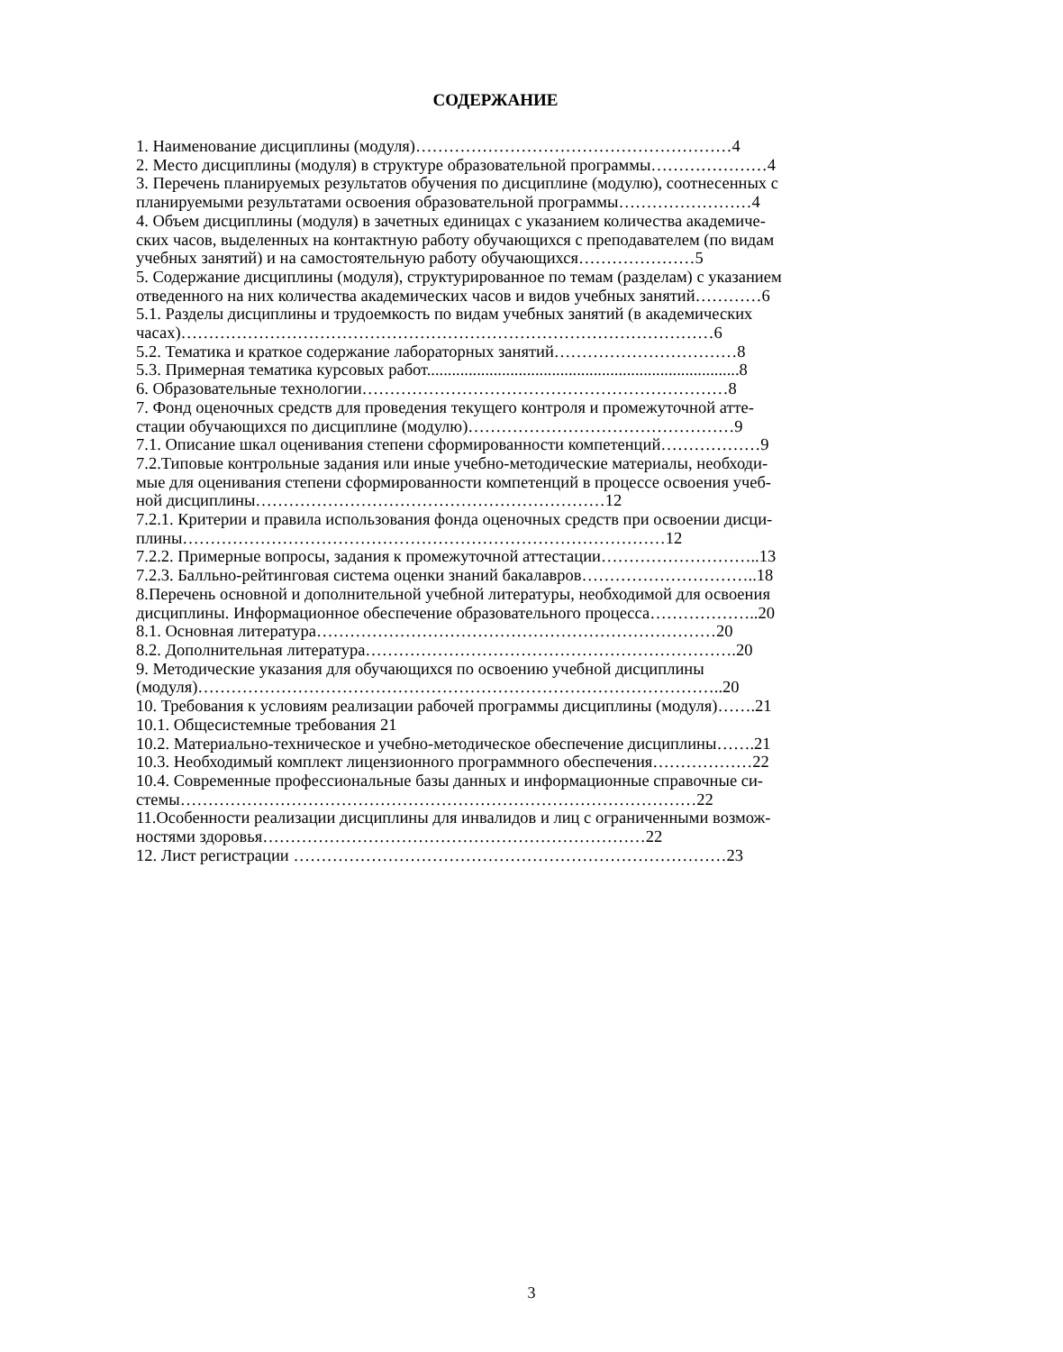СОДЕРЖАНИЕ
1. Наименование дисциплины (модуля)…………………………………………………4
2. Место дисциплины (модуля) в структуре образовательной программы…………………4
3. Перечень планируемых результатов обучения по дисциплине (модулю), соотнесенных с
планируемыми результатами освоения образовательной программы……………………4
4. Объем дисциплины (модуля) в зачетных единицах с указанием количества академиче-
ских часов, выделенных на контактную работу обучающихся с преподавателем (по видам
учебных занятий) и на самостоятельную работу обучающихся…………………5
5. Содержание дисциплины (модуля), структурированное по темам (разделам) с указанием
отведенного на них количества академических часов и видов учебных занятий…………6
5.1. Разделы дисциплины и трудоемкость по видам учебных занятий (в академических
часах)……………………………………………………………………………………6
5.2. Тематика и краткое содержание лабораторных занятий……………………………8
5.3. Примерная тематика курсовых работ...........................................................................8
6. Образовательные технологии…………………………………………………………8
7. Фонд оценочных средств для проведения текущего контроля и промежуточной атте-
стации обучающихся по дисциплине (модулю)…………………………………………9
7.1. Описание шкал оценивания степени сформированности компетенций………………9
7.2.Типовые контрольные задания или иные учебно-методические материалы, необходи-
мые для оценивания степени сформированности компетенций в процессе освоения учеб-
ной дисциплины………………………………………………………12
7.2.1. Критерии и правила использования фонда оценочных средств при освоении дисци-
плины……………………………………………………………………………12
7.2.2. Примерные вопросы, задания к промежуточной аттестации………………………..13
7.2.3. Балльно-рейтинговая система оценки знаний бакалавров…………………………..18
8.Перечень основной и дополнительной учебной литературы, необходимой для освоения
дисциплины. Информационное обеспечение образовательного процесса………………..20
8.1. Основная литература………………………………………………………………20
8.2. Дополнительная литература………………………………………………………….20
9. Методические указания для обучающихся по освоению учебной дисциплины
(модуля)…………………………………………………………………………………..20
10. Требования к условиям реализации рабочей программы дисциплины (модуля)…….21
10.1. Общесистемные требования 21
10.2. Материально-техническое и учебно-методическое обеспечение дисциплины…….21
10.3. Необходимый комплект лицензионного программного обеспечения………………22
10.4. Современные профессиональные базы данных и информационные справочные си-
стемы…………………………………………………………………………………22
11.Особенности реализации дисциплины для инвалидов и лиц с ограниченными возмож-
ностями здоровья……………………………………………………………22
12. Лист регистрации ……………………………………………………………………23
3